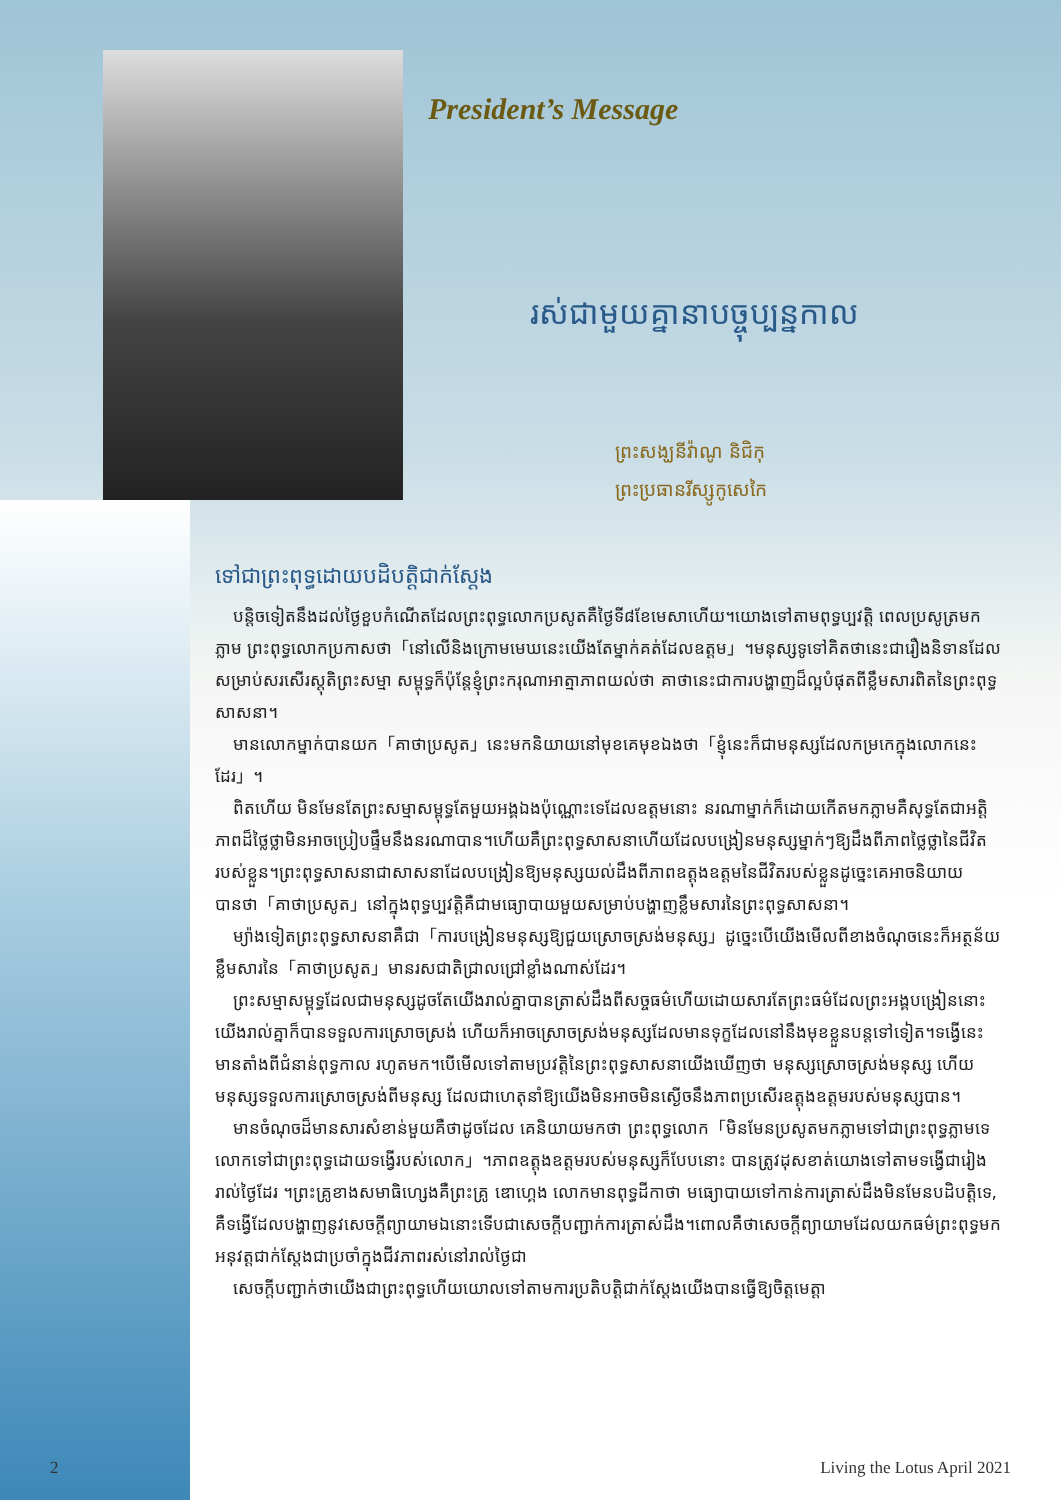President’s Message
រស់ជាមួយគ្នានាបច្ចុប្បន្នកាល
ព្រះសង្ឃនីវ៉ាណូ និជិកុ
ព្រះប្រធានរីស្សូកូសេកៃ
ទៅជាព្រះពុទ្ធដោយបដិបត្តិជាក់ស្តែង
បន្តិចទៀតនឹងដល់ថ្ងៃខួបកំណើតដែលព្រះពុទ្ធលោកប្រសូតគឺថ្ងៃទី៨ខែមេសាហើយ។យោងទៅតាមពុទ្ធប្បវត្តិ ពេលប្រសូត្រមកភ្លាម ព្រះពុទ្ធលោកប្រកាសថា「នៅលើនិងក្រោមមេឃនេះយើងតែម្នាក់គត់ដែលឧត្តម」។មនុស្សទូទៅគិតថានេះជារឿងនិទានដែលសម្រាប់សរសើរស្តុតិព្រះសម្មា សម្ពុទ្ធក៏ប៉ុន្តែខ្ញុំព្រះករុណាអាត្មាភាពយល់ថា គាថានេះជាការបង្ហាញដ៏ល្អបំផុតពីខ្លឹមសារពិតនៃព្រះពុទ្ធសាសនា។
មានលោកម្នាក់បានយក「គាថាប្រសូត」នេះមកនិយាយនៅមុខគេមុខឯងថា「ខ្ញុំនេះក៏ជាមនុស្សដែលកម្រកេក្នុងលោកនេះដែរ」។
ពិតហើយ មិនមែនតែព្រះសម្មាសម្ពុទ្ធតែមួយអង្គឯងប៉ុណ្ណោះទេដែលឧត្តមនោះ នរណាម្នាក់ក៏ដោយកើតមកភ្លាមគឺសុទ្ធតែជាអត្តិភាពដ៏ថ្លៃថ្លាមិនអាចប្រៀបផ្ទឹមនឹងនរណាបាន។ហើយគឺព្រះពុទ្ធសាសនាហើយដែលបង្រៀនមនុស្សម្នាក់ៗឱ្យដឹងពីភាពថ្លៃថ្លានៃជីវិតរបស់ខ្លួន។ព្រះពុទ្ធសាសនាជាសាសនាដែលបង្រៀនឱ្យមនុស្សយល់ដឹងពីភាពឧត្តុងឧត្តមនៃជីវិតរបស់ខ្លួនដូច្នេះគេអាចនិយាយបានថា「គាថាប្រសូត」នៅក្នុងពុទ្ធប្បវត្តិគឺជាមធ្យោបាយមួយសម្រាប់បង្ហាញខ្លឹមសារនៃព្រះពុទ្ធសាសនា។
ម្យ៉ាងទៀតព្រះពុទ្ធសាសនាគឺជា「ការបង្រៀនមនុស្សឱ្យជួយស្រោចស្រង់មនុស្ស」ដូច្នេះបើយើងមើលពីខាងចំណុចនេះក៏អត្ថន័យខ្លឹមសារនៃ「គាថាប្រសូត」មានរសជាតិជ្រាលជ្រៅខ្លាំងណាស់ដែរ។
ព្រះសម្មាសម្ពុទ្ធដែលជាមនុស្សដូចតែយើងរាល់គ្នាបានត្រាស់ដឹងពីសច្ចធម៌ហើយដោយសារតែព្រះធម៌ដែលព្រះអង្គបង្រៀននោះ យើងរាល់គ្នាក៏បានទទួលការស្រោចស្រង់ ហើយក៏អាចស្រោចស្រង់មនុស្សដែលមានទុក្ខដែលនៅនឹងមុខខ្លួនបន្តទៅទៀត។ទង្វើនេះមានតាំងពីជំនាន់ពុទ្ធកាល រហូតមក។បើមើលទៅតាមប្រវត្តិនៃព្រះពុទ្ធសាសនាយើងឃើញថា មនុស្សស្រោចស្រង់មនុស្ស ហើយមនុស្សទទួលការស្រោចស្រង់ពីមនុស្ស ដែលជាហេតុនាំឱ្យយើងមិនអាចមិនស្ងើចនឹងភាពប្រសើរឧត្តុងឧត្តមរបស់មនុស្សបាន។
មានចំណុចដ៏មានសារសំខាន់មួយគឺថាដូចដែល គេនិយាយមកថា ព្រះពុទ្ធលោក「មិនមែនប្រសូតមកភ្លាមទៅជាព្រះពុទ្ធភ្លាមទេ លោកទៅជាព្រះពុទ្ធដោយទង្វើរបស់លោក」។ភាពឧត្តុងឧត្តមរបស់មនុស្សក៏បែបនោះ បានត្រូវដុសខាត់យោងទៅតាមទង្វើជារៀងរាល់ថ្ងៃដែរ ។ព្រះគ្រូខាងសមាធិហ្សេងគឺព្រះគ្រូ ឌោហ្គេង លោកមានពុទ្ធដីកាថា មធ្យោបាយទៅកាន់ការត្រាស់ដឹងមិនមែនបដិបត្តិទេ, គឺទង្វើដែលបង្ហាញនូវសេចក្តីព្យាយាមឯនោះទើបជាសេចក្តីបញ្ជាក់ការត្រាស់ដឹង។ពោលគឺថាសេចក្តីព្យាយាមដែលយកធម៌ព្រះពុទ្ធមកអនុវត្តជាក់ស្តែងជាប្រចាំក្នុងជីវភាពរស់នៅរាល់ថ្ងៃជា
សេចក្តីបញ្ជាក់ថាយើងជាព្រះពុទ្ធហើយយោលទៅតាមការប្រតិបត្តិជាក់ស្តែងយើងបានធ្វើឱ្យចិត្តមេត្តា
2 Living the Lotus April 2021